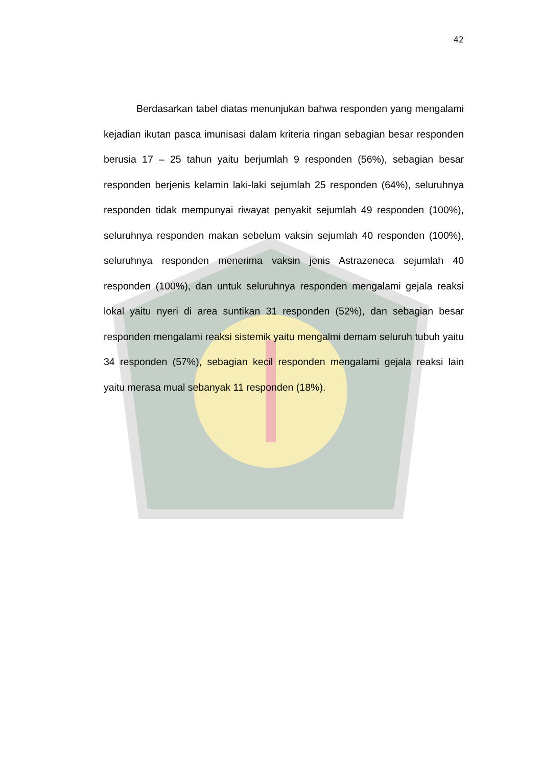42
Berdasarkan tabel diatas menunjukan bahwa responden yang mengalami kejadian ikutan pasca imunisasi dalam kriteria ringan sebagian besar responden berusia 17 – 25 tahun yaitu berjumlah 9 responden (56%), sebagian besar responden berjenis kelamin laki-laki sejumlah 25 responden (64%), seluruhnya responden tidak mempunyai riwayat penyakit sejumlah 49 responden (100%), seluruhnya responden makan sebelum vaksin sejumlah 40 responden (100%), seluruhnya responden menerima vaksin jenis Astrazeneca sejumlah 40 responden (100%), dan untuk seluruhnya responden mengalami gejala reaksi lokal yaitu nyeri di area suntikan 31 responden (52%), dan sebagian besar responden mengalami reaksi sistemik yaitu mengalmi demam seluruh tubuh yaitu 34 responden (57%), sebagian kecil responden mengalami gejala reaksi lain yaitu merasa mual sebanyak 11 responden (18%).